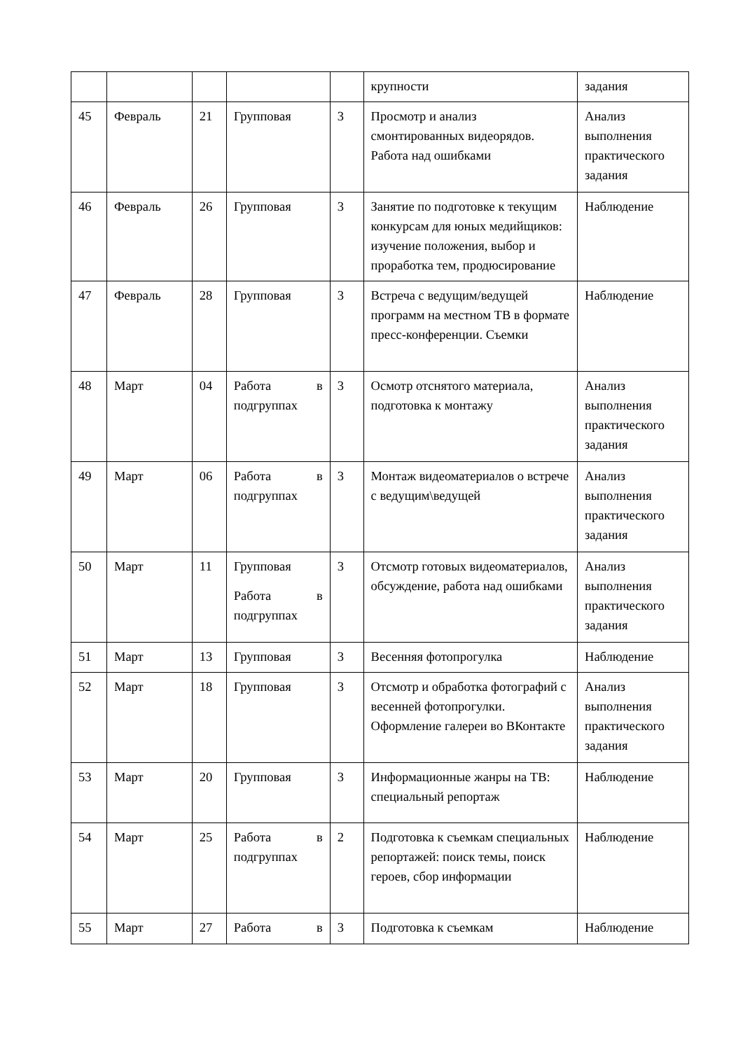| | | | | | крупности | задания |
| 45 | Февраль | 21 | Групповая | 3 | Просмотр и анализ смонтированных видеорядов. Работа над ошибками | Анализ выполнения практического задания |
| 46 | Февраль | 26 | Групповая | 3 | Занятие по подготовке к текущим конкурсам для юных медийщиков: изучение положения, выбор и проработка тем, продюсирование | Наблюдение |
| 47 | Февраль | 28 | Групповая | 3 | Встреча с ведущим/ведущей программ на местном ТВ в формате пресс-конференции. Съемки | Наблюдение |
| 48 | Март | 04 | Работа в подгруппах | 3 | Осмотр отснятого материала, подготовка к монтажу | Анализ выполнения практического задания |
| 49 | Март | 06 | Работа в подгруппах | 3 | Монтаж видеоматериалов о встрече с ведущим\ведущей | Анализ выполнения практического задания |
| 50 | Март | 11 | Групповая Работа в подгруппах | 3 | Отсмотр готовых видеоматериалов, обсуждение, работа над ошибками | Анализ выполнения практического задания |
| 51 | Март | 13 | Групповая | 3 | Весенняя фотопрогулка | Наблюдение |
| 52 | Март | 18 | Групповая | 3 | Отсмотр и обработка фотографий с весенней фотопрогулки. Оформление галереи во ВКонтакте | Анализ выполнения практического задания |
| 53 | Март | 20 | Групповая | 3 | Информационные жанры на ТВ: специальный репортаж | Наблюдение |
| 54 | Март | 25 | Работа в подгруппах | 2 | Подготовка к съемкам специальных репортажей: поиск темы, поиск героев, сбор информации | Наблюдение |
| 55 | Март | 27 | Работа в | 3 | Подготовка к съемкам | Наблюдение |